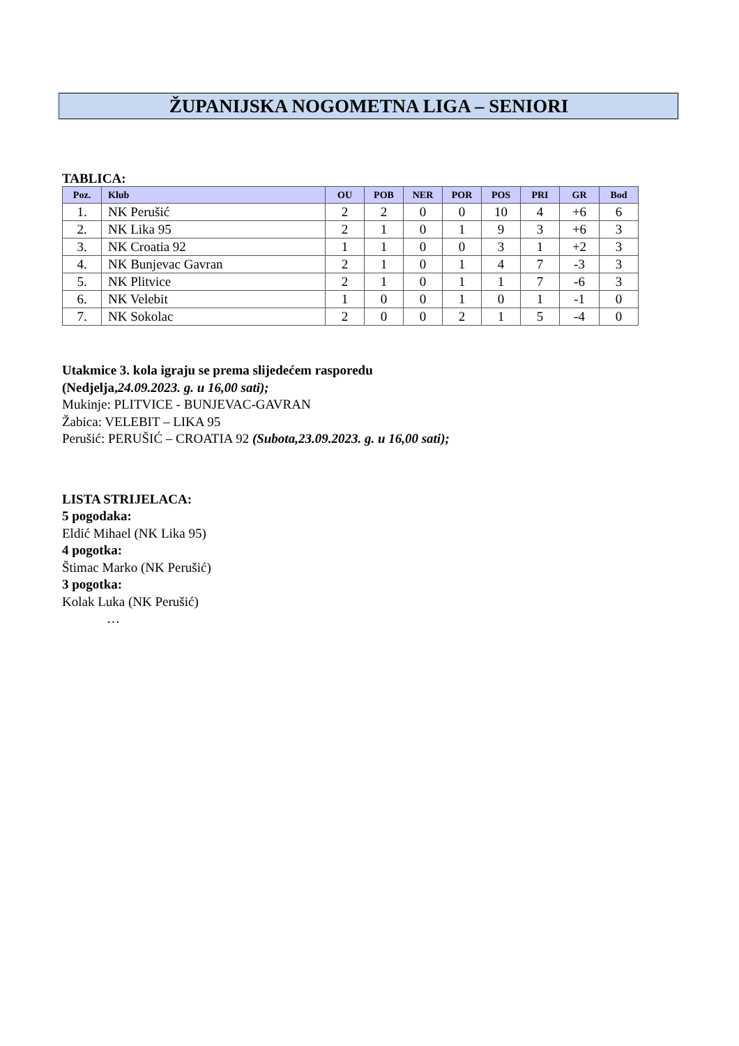ŽUPANIJSKA NOGOMETNA LIGA – SENIORI
TABLICA:
| Poz. | Klub | OU | POB | NER | POR | POS | PRI | GR | Bod |
| --- | --- | --- | --- | --- | --- | --- | --- | --- | --- |
| 1. | NK Perušić | 2 | 2 | 0 | 0 | 10 | 4 | +6 | 6 |
| 2. | NK Lika 95 | 2 | 1 | 0 | 1 | 9 | 3 | +6 | 3 |
| 3. | NK Croatia 92 | 1 | 1 | 0 | 0 | 3 | 1 | +2 | 3 |
| 4. | NK Bunjevac Gavran | 2 | 1 | 0 | 1 | 4 | 7 | -3 | 3 |
| 5. | NK Plitvice | 2 | 1 | 0 | 1 | 1 | 7 | -6 | 3 |
| 6. | NK Velebit | 1 | 0 | 0 | 1 | 0 | 1 | -1 | 0 |
| 7. | NK Sokolac | 2 | 0 | 0 | 2 | 1 | 5 | -4 | 0 |
Utakmice 3. kola igraju se prema slijedećem rasporedu
(Nedjelja,24.09.2023. g. u 16,00 sati);
Mukinje: PLITVICE - BUNJEVAC-GAVRAN
Žabica: VELEBIT – LIKA 95
Perušić: PERUŠIĆ – CROATIA 92 (Subota,23.09.2023. g. u 16,00 sati);
LISTA STRIJELACA:
5 pogodaka:
Eldić Mihael (NK Lika 95)
4 pogotka:
Štimac Marko (NK Perušić)
3 pogotka:
Kolak Luka (NK Perušić)
…